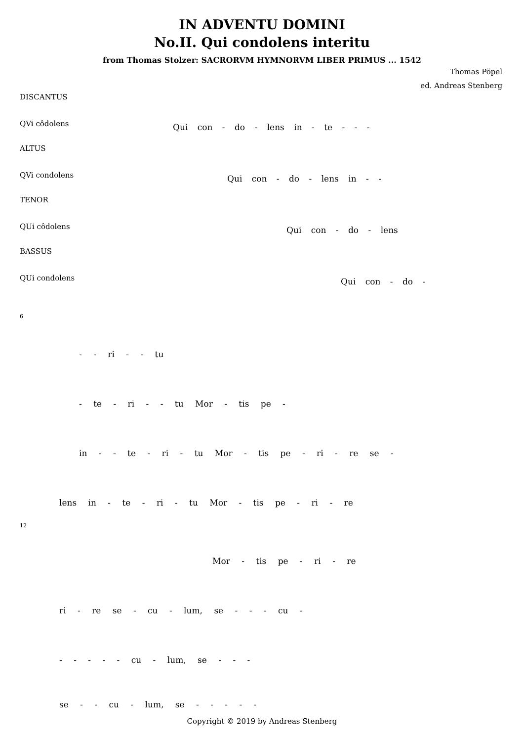IN ADVENTU DOMINI
No.II. Qui condolens interitu
from Thomas Stolzer: SACRORVM HYMNORVM LIBER PRIMUS ... 1542
Thomas Pöpel
ed. Andreas Stenberg
DISCANTUS
QVi côdolens
ALTUS
QVi condolens
TENOR
QUi côdolens
BASSUS
QUi condolens
Qui con - do - lens in - te - - -
Qui con - do - lens in - -
Qui con - do - lens
Qui con - do -
6
- - ri - - tu
- te - ri - - tu Mor - tis pe -
in - - te - ri - tu Mor - tis pe - ri - re se -
lens in - te - ri - tu Mor - tis pe - ri - re
12
Mor - tis pe - ri - re
ri - re se - cu - lum, se - - - cu -
- - - - - cu - lum, se - - -
se - - cu - lum, se - - - - -
Copyright © 2019 by Andreas Stenberg